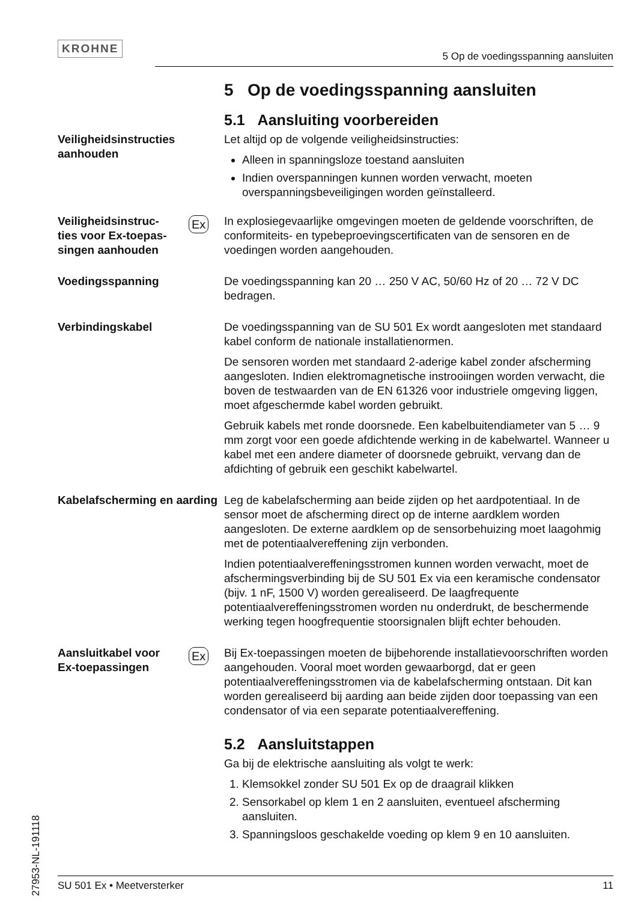KROHNE
5 Op de voedingsspanning aansluiten
5 Op de voedingsspanning aansluiten
5.1 Aansluiting voorbereiden
Veiligheidsinstructies aanhouden
Let altijd op de volgende veiligheidsinstructies:
Alleen in spanningsloze toestand aansluiten
Indien overspanningen kunnen worden verwacht, moeten overspanningsbeveiligingen worden geïnstalleerd.
Veiligheidsinstruc-
ties voor Ex-toepas-
singen aanhouden
Ex
In explosiegevaarlijke omgevingen moeten de geldende voorschriften, de conformiteits- en typebeproevingscertificaten van de sensoren en de voedingen worden aangehouden.
Voedingsspanning De voedingsspanning kan 20 … 250 V AC, 50/60 Hz of 20 … 72 V DC bedragen.
Verbindingskabel De voedingsspanning van de SU 501 Ex wordt aangesloten met standaard kabel conform de nationale installatienormen.
De sensoren worden met standaard 2-aderige kabel zonder afscherming aangesloten. Indien elektromagnetische instrooiingen worden verwacht, die boven de testwaarden van de EN 61326 voor industriele omgeving liggen, moet afgeschermde kabel worden gebruikt.
Gebruik kabels met ronde doorsnede. Een kabelbuitendiameter van 5 … 9 mm zorgt voor een goede afdichtende werking in de kabelwartel. Wanneer u kabel met een andere diameter of doorsnede gebruikt, vervang dan de afdichting of gebruik een geschikt kabelwartel.
Kabelafscherming en aarding
Leg de kabelafscherming aan beide zijden op het aardpotentiaal. In de sensor moet de afscherming direct op de interne aardklem worden aangesloten. De externe aardklem op de sensorbehuizing moet laagohmig met de potentiaalvereffening zijn verbonden.
Indien potentiaalvereffeningsstromen kunnen worden verwacht, moet de afschermingsverbinding bij de SU 501 Ex via een keramische condensator (bijv. 1 nF, 1500 V) worden gerealiseerd. De laagfrequente potentiaalvereffeningsstromen worden nu onderdrukt, de beschermende werking tegen hoogfrequentie stoorsignalen blijft echter behouden.
Aansluitkabel voor
Ex-toepassingen
Ex
Bij Ex-toepassingen moeten de bijbehorende installatievoorschriften worden aangehouden. Vooral moet worden gewaarborgd, dat er geen potentiaalvereffeningsstromen via de kabelafscherming ontstaan. Dit kan worden gerealiseerd bij aarding aan beide zijden door toepassing van een condensator of via een separate potentiaalvereffening.
5.2 Aansluitstappen
Ga bij de elektrische aansluiting als volgt te werk:
1. Klemsokkel zonder SU 501 Ex op de draagrail klikken
2. Sensorkabel op klem 1 en 2 aansluiten, eventueel afscherming aansluiten.
3. Spanningsloos geschakelde voeding op klem 9 en 10 aansluiten.
27953-NL-191118
SU 501 Ex • Meetversterker 11